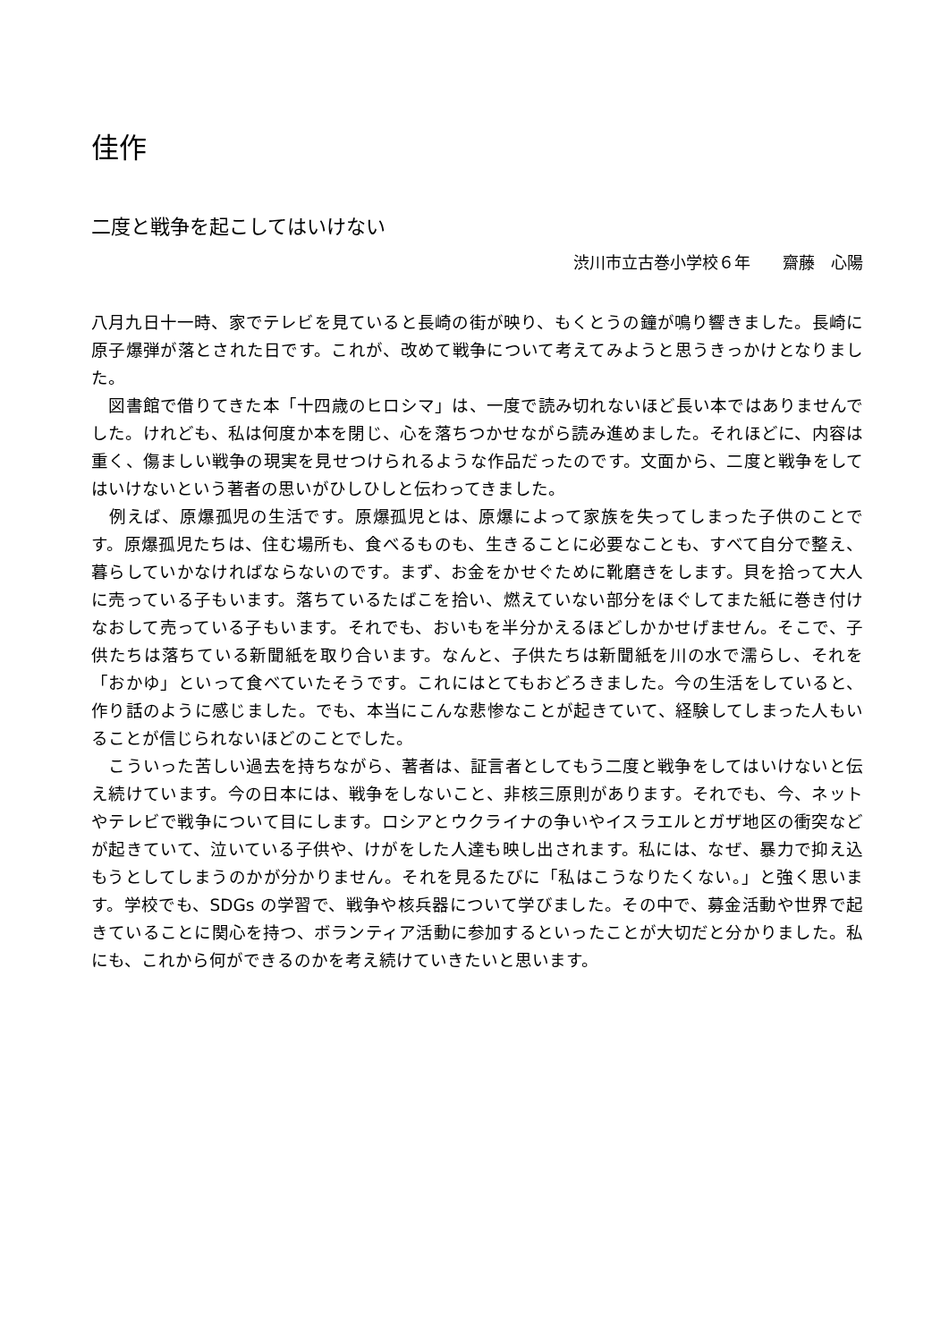佳作
二度と戦争を起こしてはいけない
渋川市立古巻小学校６年　　齋藤　心陽
八月九日十一時、家でテレビを見ていると長崎の街が映り、もくとうの鐘が鳴り響きました。長崎に原子爆弾が落とされた日です。これが、改めて戦争について考えてみようと思うきっかけとなりました。
　図書館で借りてきた本「十四歳のヒロシマ」は、一度で読み切れないほど長い本ではありませんでした。けれども、私は何度か本を閉じ、心を落ちつかせながら読み進めました。それほどに、内容は重く、傷ましい戦争の現実を見せつけられるような作品だったのです。文面から、二度と戦争をしてはいけないという著者の思いがひしひしと伝わってきました。
　例えば、原爆孤児の生活です。原爆孤児とは、原爆によって家族を失ってしまった子供のことです。原爆孤児たちは、住む場所も、食べるものも、生きることに必要なことも、すべて自分で整え、暮らしていかなければならないのです。まず、お金をかせぐために靴磨きをします。貝を拾って大人に売っている子もいます。落ちているたばこを拾い、燃えていない部分をほぐしてまた紙に巻き付けなおして売っている子もいます。それでも、おいもを半分かえるほどしかかせげません。そこで、子供たちは落ちている新聞紙を取り合います。なんと、子供たちは新聞紙を川の水で濡らし、それを「おかゆ」といって食べていたそうです。これにはとてもおどろきました。今の生活をしていると、作り話のように感じました。でも、本当にこんな悲惨なことが起きていて、経験してしまった人もいることが信じられないほどのことでした。
　こういった苦しい過去を持ちながら、著者は、証言者としてもう二度と戦争をしてはいけないと伝え続けています。今の日本には、戦争をしないこと、非核三原則があります。それでも、今、ネットやテレビで戦争について目にします。ロシアとウクライナの争いやイスラエルとガザ地区の衝突などが起きていて、泣いている子供や、けがをした人達も映し出されます。私には、なぜ、暴力で抑え込もうとしてしまうのかが分かりません。それを見るたびに「私はこうなりたくない。」と強く思います。学校でも、SDGs の学習で、戦争や核兵器について学びました。その中で、募金活動や世界で起きていることに関心を持つ、ボランティア活動に参加するといったことが大切だと分かりました。私にも、これから何ができるのかを考え続けていきたいと思います。